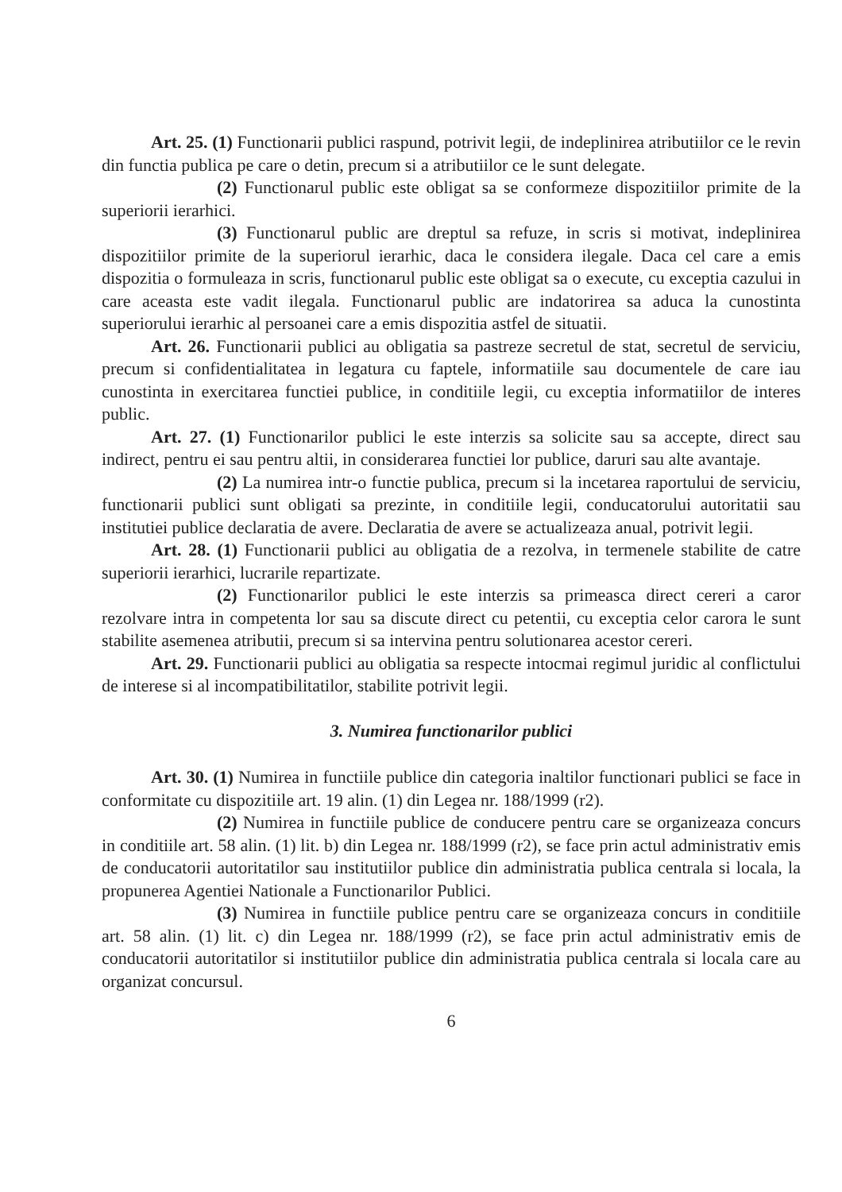Art. 25. (1) Functionarii publici raspund, potrivit legii, de indeplinirea atributiilor ce le revin din functia publica pe care o detin, precum si a atributiilor ce le sunt delegate.
(2) Functionarul public este obligat sa se conformeze dispozitiilor primite de la superiorii ierarhici.
(3) Functionarul public are dreptul sa refuze, in scris si motivat, indeplinirea dispozitiilor primite de la superiorul ierarhic, daca le considera ilegale. Daca cel care a emis dispozitia o formuleaza in scris, functionarul public este obligat sa o execute, cu exceptia cazului in care aceasta este vadit ilegala. Functionarul public are indatorirea sa aduca la cunostinta superiorului ierarhic al persoanei care a emis dispozitia astfel de situatii.
Art. 26. Functionarii publici au obligatia sa pastreze secretul de stat, secretul de serviciu, precum si confidentialitatea in legatura cu faptele, informatiile sau documentele de care iau cunostinta in exercitarea functiei publice, in conditiile legii, cu exceptia informatiilor de interes public.
Art. 27. (1) Functionarilor publici le este interzis sa solicite sau sa accepte, direct sau indirect, pentru ei sau pentru altii, in considerarea functiei lor publice, daruri sau alte avantaje.
(2) La numirea intr-o functie publica, precum si la incetarea raportului de serviciu, functionarii publici sunt obligati sa prezinte, in conditiile legii, conducatorului autoritatii sau institutiei publice declaratia de avere. Declaratia de avere se actualizeaza anual, potrivit legii.
Art. 28. (1) Functionarii publici au obligatia de a rezolva, in termenele stabilite de catre superiorii ierarhici, lucrarile repartizate.
(2) Functionarilor publici le este interzis sa primeasca direct cereri a caror rezolvare intra in competenta lor sau sa discute direct cu petentii, cu exceptia celor carora le sunt stabilite asemenea atributii, precum si sa intervina pentru solutionarea acestor cereri.
Art. 29. Functionarii publici au obligatia sa respecte intocmai regimul juridic al conflictului de interese si al incompatibilitatilor, stabilite potrivit legii.
3. Numirea functionarilor publici
Art. 30. (1) Numirea in functiile publice din categoria inaltilor functionari publici se face in conformitate cu dispozitiile art. 19 alin. (1) din Legea nr. 188/1999 (r2).
(2) Numirea in functiile publice de conducere pentru care se organizeaza concurs in conditiile art. 58 alin. (1) lit. b) din Legea nr. 188/1999 (r2), se face prin actul administrativ emis de conducatorii autoritatilor sau institutiilor publice din administratia publica centrala si locala, la propunerea Agentiei Nationale a Functionarilor Publici.
(3) Numirea in functiile publice pentru care se organizeaza concurs in conditiile art. 58 alin. (1) lit. c) din Legea nr. 188/1999 (r2), se face prin actul administrativ emis de conducatorii autoritatilor si institutiilor publice din administratia publica centrala si locala care au organizat concursul.
6